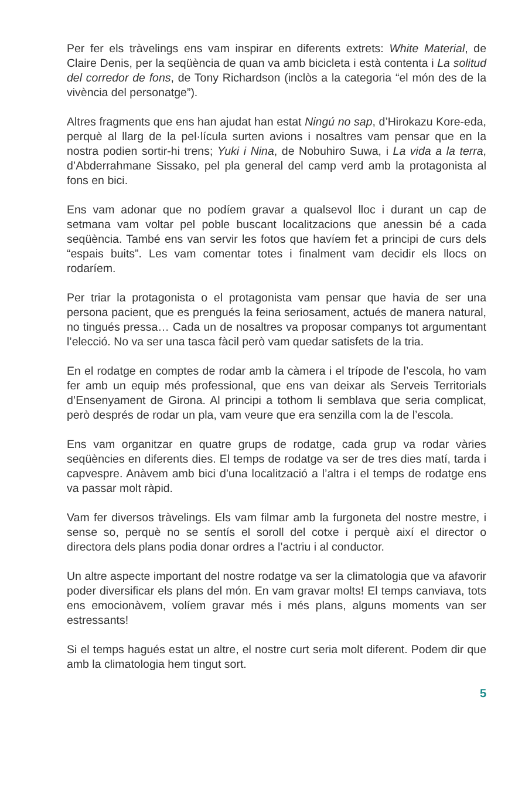Per fer els tràvelings ens vam inspirar en diferents extrets: White Material, de Claire Denis, per la seqüència de quan va amb bicicleta i està contenta i La solitud del corredor de fons, de Tony Richardson (inclòs a la categoria “el món des de la vivència del personatge”).
Altres fragments que ens han ajudat han estat Ningú no sap, d’Hirokazu Kore-eda, perquè al llarg de la pel·lícula surten avions i nosaltres vam pensar que en la nostra podien sortir-hi trens; Yuki i Nina, de Nobuhiro Suwa, i La vida a la terra, d’Abderrahmane Sissako, pel pla general del camp verd amb la protagonista al fons en bici.
Ens vam adonar que no podíem gravar a qualsevol lloc i durant un cap de setmana vam voltar pel poble buscant localitzacions que anessin bé a cada seqüència. També ens van servir les fotos que havíem fet a principi de curs dels “espais buits”. Les vam comentar totes i finalment vam decidir els llocs on rodaríem.
Per triar la protagonista o el protagonista vam pensar que havia de ser una persona pacient, que es prengués la feina seriosament, actués de manera natural, no tingués pressa… Cada un de nosaltres va proposar companys tot argumentant l’elecció. No va ser una tasca fàcil però vam quedar satisfets de la tria.
En el rodatge en comptes de rodar amb la càmera i el trípode de l’escola, ho vam fer amb un equip més professional, que ens van deixar als Serveis Territorials d’Ensenyament de Girona. Al principi a tothom li semblava que seria complicat, però després de rodar un pla, vam veure que era senzilla com la de l’escola.
Ens vam organitzar en quatre grups de rodatge, cada grup va rodar vàries seqüències en diferents dies. El temps de rodatge va ser de tres dies matí, tarda i capvespre. Anàvem amb bici d’una localització a l’altra i el temps de rodatge ens va passar molt ràpid.
Vam fer diversos tràvelings. Els vam filmar amb la furgoneta del nostre mestre, i sense so, perquè no se sentís el soroll del cotxe i perquè així el director o directora dels plans podia donar ordres a l’actriu i al conductor.
Un altre aspecte important del nostre rodatge va ser la climatologia que va afavorir poder diversificar els plans del món. En vam gravar molts! El temps canviava, tots ens emocionàvem, volíem gravar més i més plans, alguns moments van ser estressants!
Si el temps hagués estat un altre, el nostre curt seria molt diferent. Podem dir que amb la climatologia hem tingut sort.
5